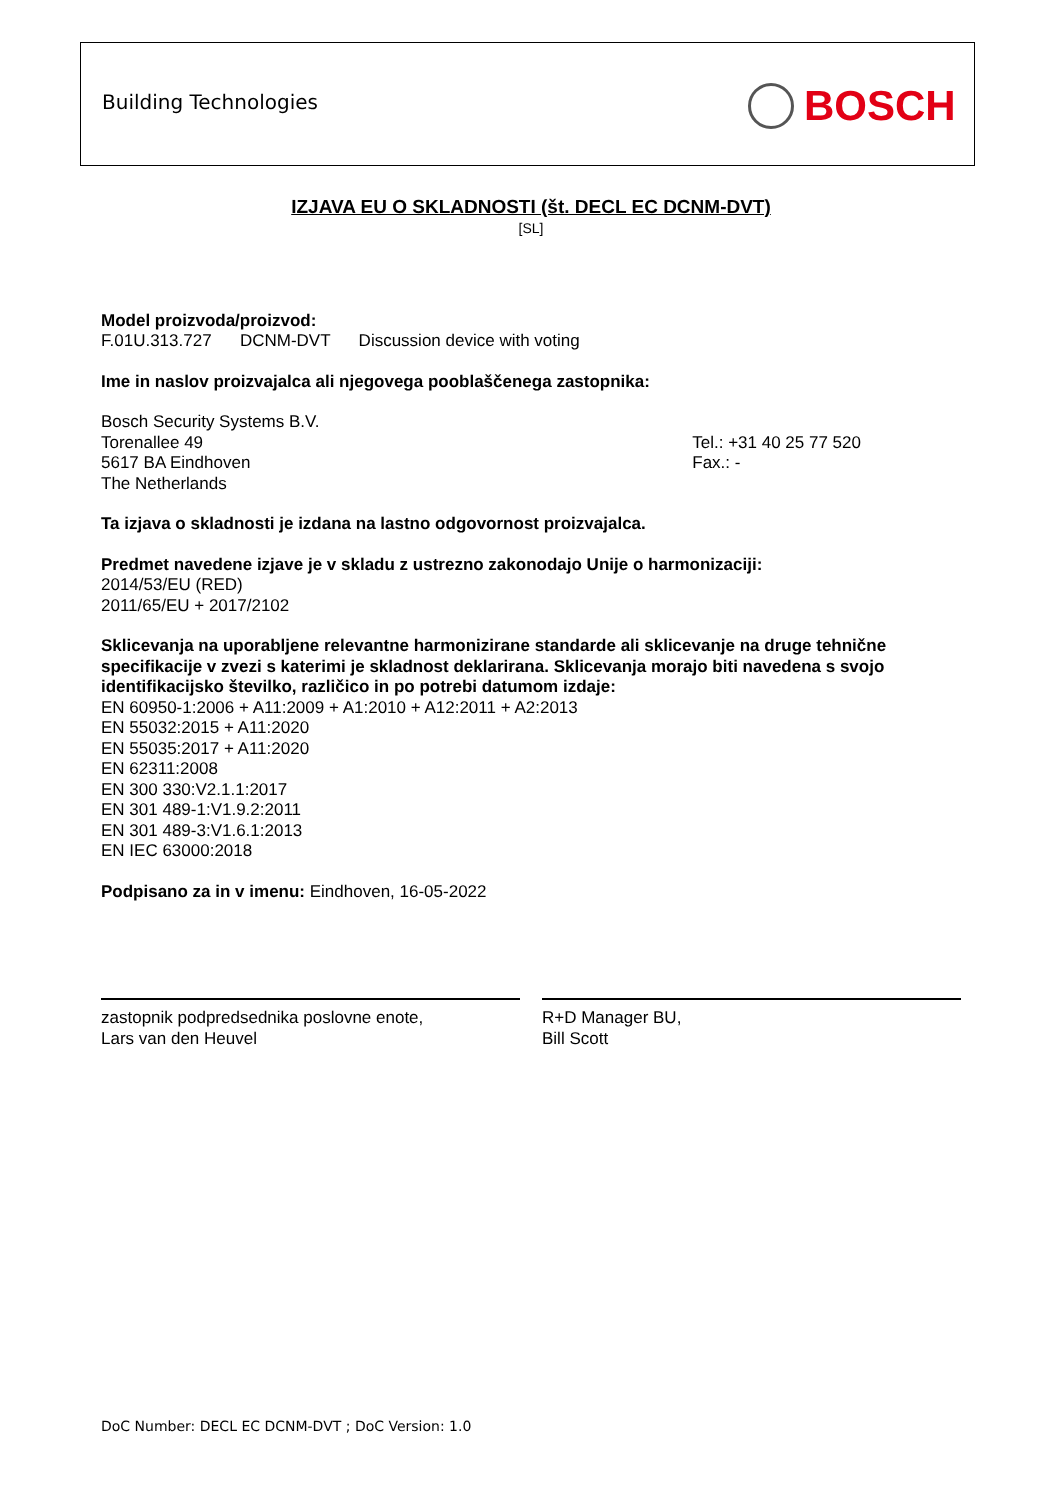Building Technologies BOSCH
IZJAVA EU O SKLADNOSTI (št. DECL EC DCNM-DVT)
[SL]
Model proizvoda/proizvod:
F.01U.313.727 DCNM-DVT Discussion device with voting
Ime in naslov proizvajalca ali njegovega pooblaščenega zastopnika:
Bosch Security Systems B.V.
Torenallee 49
5617 BA Eindhoven
The Netherlands
Tel.: +31 40 25 77 520
Fax.: -
Ta izjava o skladnosti je izdana na lastno odgovornost proizvajalca.
Predmet navedene izjave je v skladu z ustrezno zakonodajo Unije o harmonizaciji:
2014/53/EU (RED)
2011/65/EU + 2017/2102
Sklicevanja na uporabljene relevantne harmonizirane standarde ali sklicevanje na druge tehnične specifikacije v zvezi s katerimi je skladnost deklarirana. Sklicevanja morajo biti navedena s svojo identifikacijsko številko, različico in po potrebi datumom izdaje:
EN 60950-1:2006 + A11:2009 + A1:2010 + A12:2011 + A2:2013
EN 55032:2015 + A11:2020
EN 55035:2017 + A11:2020
EN 62311:2008
EN 300 330:V2.1.1:2017
EN 301 489-1:V1.9.2:2011
EN 301 489-3:V1.6.1:2013
EN IEC 63000:2018
Podpisano za in v imenu: Eindhoven, 16-05-2022
zastopnik podpredsednika poslovne enote,
Lars van den Heuvel
R+D Manager BU,
Bill Scott
DoC Number: DECL EC DCNM-DVT ; DoC Version: 1.0